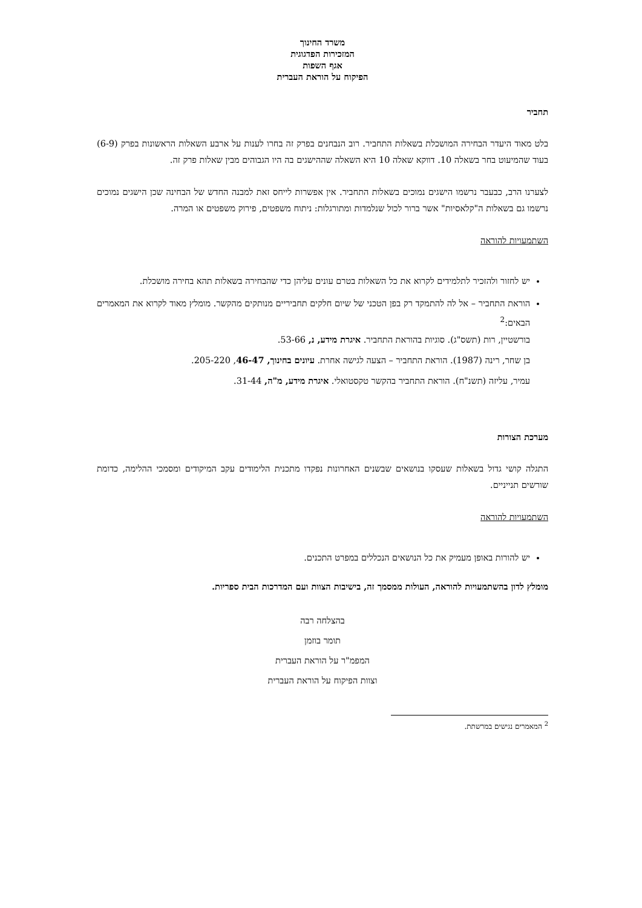משרד החינוך
המזכירות הפדגוגית
אגף השפות
הפיקוח על הוראת העברית
תחביר
בלט מאוד היעדר הבחירה המושכלת בשאלות התחביר. רוב הנבחנים בפרק זה בחרו לענות על ארבע השאלות הראשונות בפרק (6-9) בעוד שהמיעוט בחר בשאלה 10. דווקא שאלה 10 היא השאלה שההישגים בה היו הגבוהים מבין שאלות פרק זה.
לצערנו הרב, כבעבר נרשמו הישגים נמוכים בשאלות התחביר. אין אפשרות לייחס זאת למבנה החדש של הבחינה שכן הישגים נמוכים נרשמו גם בשאלות ה"קלאסיות" אשר ברור לכול שנלמדות ומתורגלות: ניתוח משפטים, פירוק משפטים או המרה.
השתמעויות להוראה
יש לחזור ולהזכיר לתלמידים לקרוא את כל השאלות בטרם עונים עליהן כדי שהבחירה בשאלות תהא בחירה מושכלת.
הוראת התחביר – אל לה להתמקד רק בפן הטכני של שיום חלקים תחביריים מנותקים מהקשר. מומלץ מאוד לקרוא את המאמרים הבאים:<sup>2</sup>
בורשטיין, רות (תשס"ג). סוגיות בהוראת התחביר. איגרת מידע, נ, 53-66.
בן שחר, רינה (1987). הוראת התחביר – הצעה לגישה אחרת. עיונים בחינוך, 46-47, 205-220.
עמיר, עליזה (תשנ"ח). הוראת התחביר בהקשר טקסטואלי. איגרת מידע, מ"ה, 31-44.
מערכת הצורות
התגלה קושי גדול בשאלות שעסקו בנושאים שבשנים האחרונות נפקדו מתכנית הלימודים עקב המיקודים ומסמכי ההלימה, כדומת שורשים תנייניים.
השתמעויות להוראה
יש להורות באופן מעמיק את כל הנושאים הנכללים במפרט התכנים.
מומלץ לדון בהשתמעויות להוראה, העולות ממסמך זה, בישיבות הצוות ועם המדרכות הבית ספריות.
בהצלחה רבה
תומר בוזמן
המפמ"ר על הוראת העברית
וצוות הפיקוח על הוראת העברית
<sup>2</sup> המאמרים נגישים במרשתת.